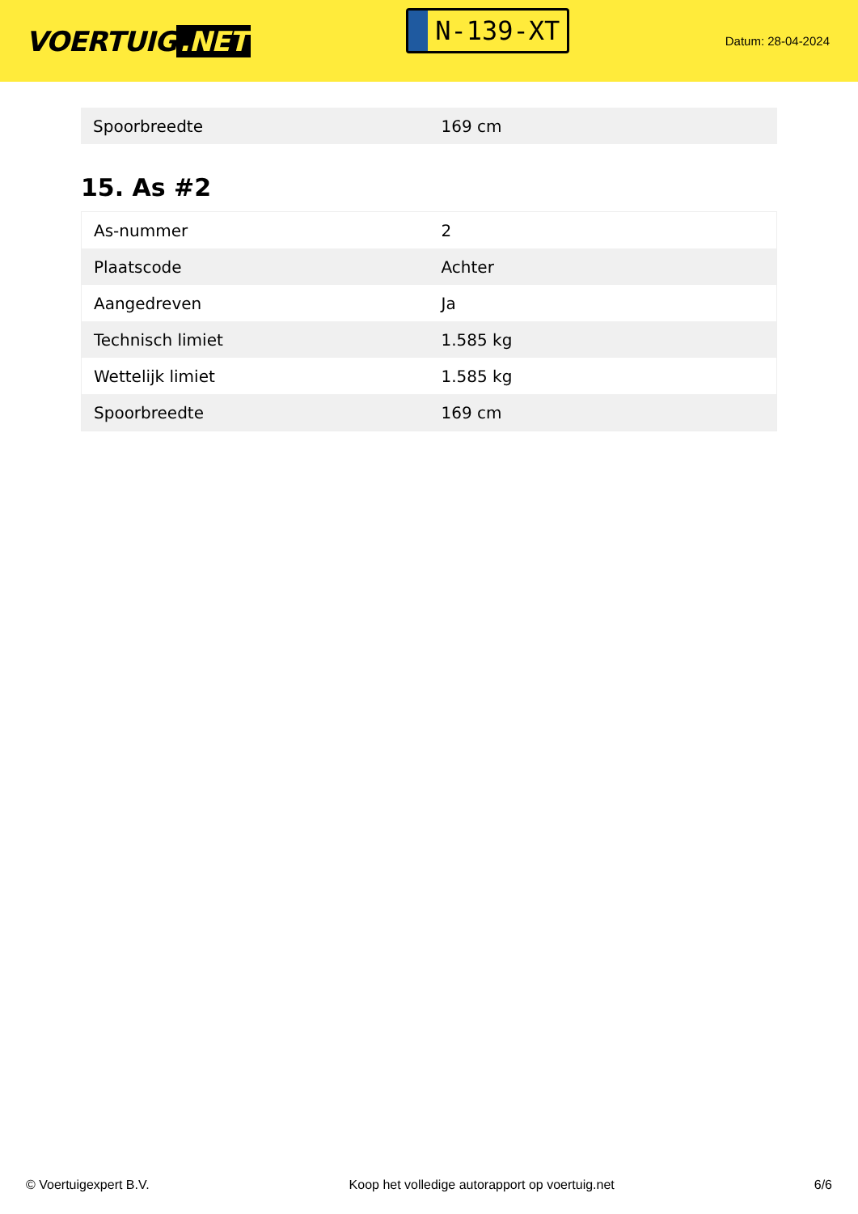VOERTUIG.NET
N-139-XT
Datum: 28-04-2024
| Spoorbreedte | 169 cm |
15. As #2
| As-nummer | 2 |
| Plaatscode | Achter |
| Aangedreven | Ja |
| Technisch limiet | 1.585 kg |
| Wettelijk limiet | 1.585 kg |
| Spoorbreedte | 169 cm |
© Voertuigexpert B.V. Koop het volledige autorapport op voertuig.net 6/6